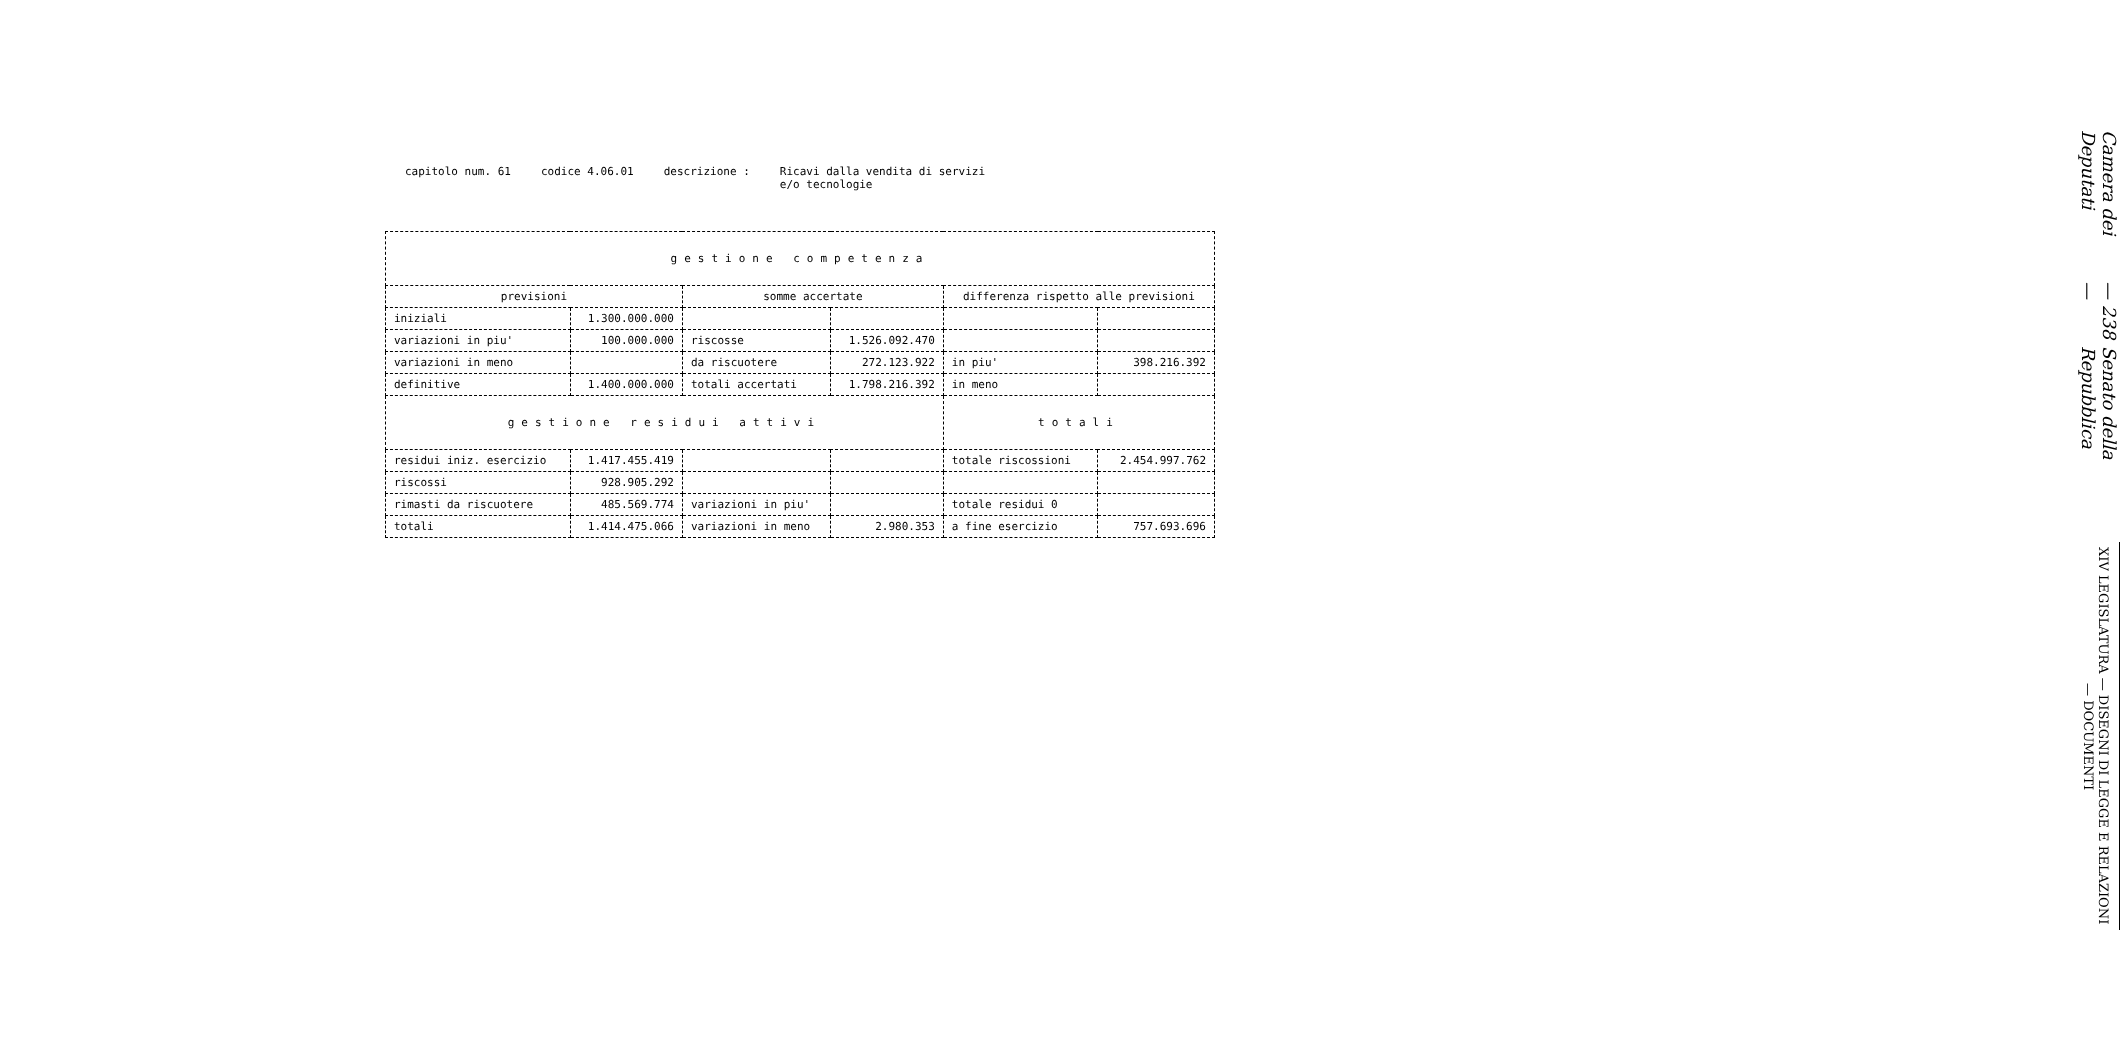capitolo num. 61 codice 4.06.01 descrizione : Ricavi dalla vendita di servizi
e/o tecnologie
| gestione competenza | | | | | |
| --- | --- | --- | --- | --- | --- |
| previsioni | | somme accertate | | differenza rispetto alle previsioni | |
| iniziali | 1.300.000.000 | | | | |
| variazioni in piu' | 100.000.000 | riscosse | 1.526.092.470 | | |
| variazioni in meno | | da riscuotere | 272.123.922 | in piu' | 398.216.392 |
| definitive | 1.400.000.000 | totali accertati | 1.798.216.392 | in meno | |
| gestione residui attivi | | | | totali | |
| residui iniz. esercizio | 1.417.455.419 | | | totale riscossioni | 2.454.997.762 |
| riscossi | 928.905.292 | | | | |
| rimasti da riscuotere | 485.569.774 | variazioni in piu' | | totale residui 0 | |
| totali | 1.414.475.066 | variazioni in meno | 2.980.353 | a fine esercizio | 757.693.696 |
Camera dei Deputati — 238 — Senato della Repubblica
XIV LEGISLATURA — DISEGNI DI LEGGE E RELAZIONI — DOCUMENTI